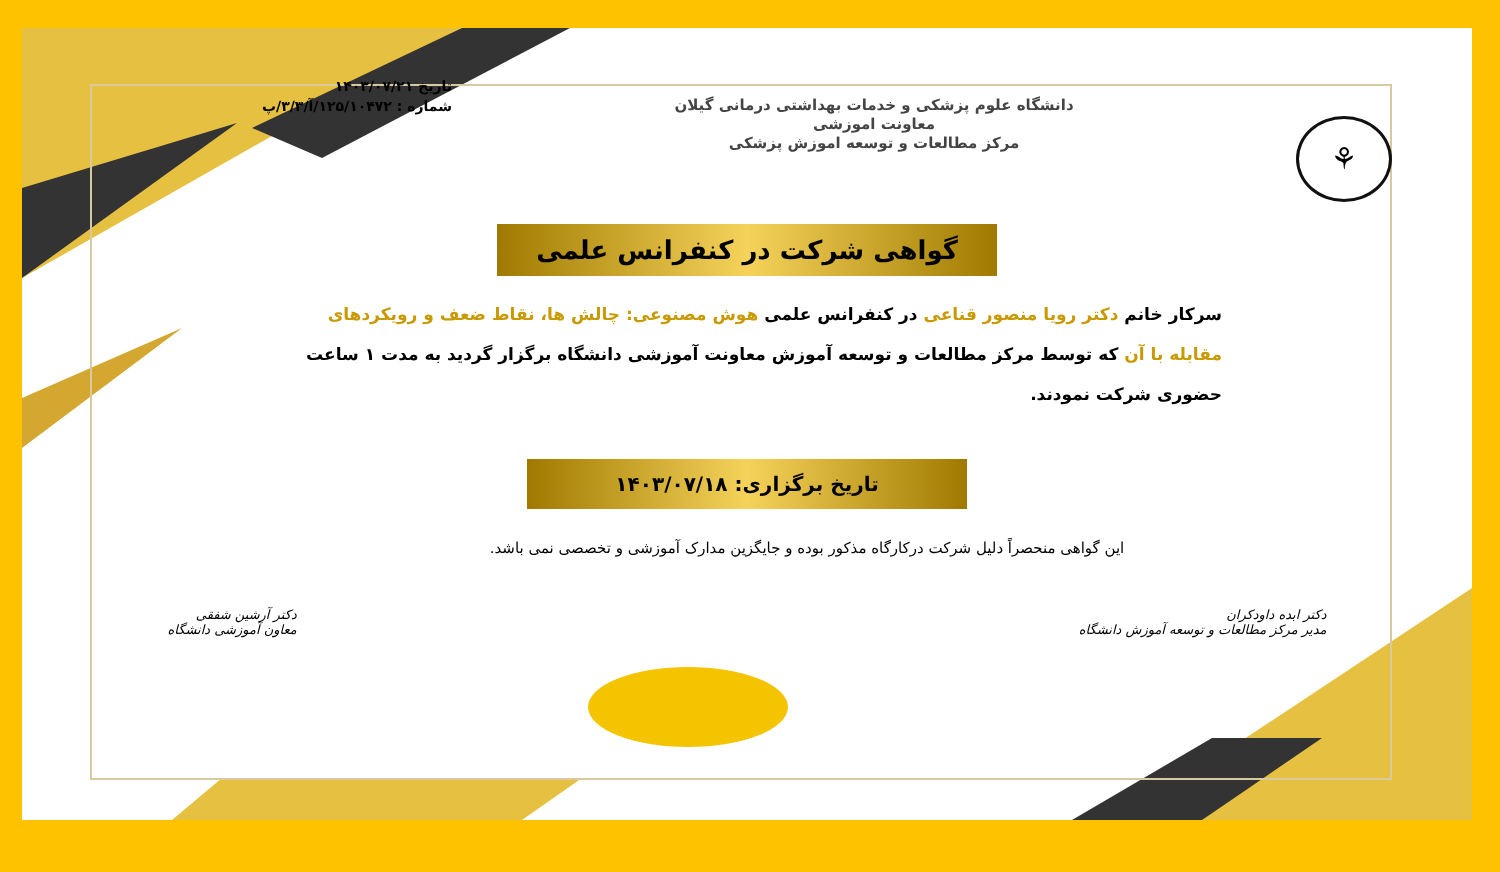⚘
دانشگاه علوم پزشکی و خدمات بهداشتی درمانی گیلان
معاونت اموزشی
مرکز مطالعات و توسعه اموزش پزشکی
تاریخ ۱۴۰۳/۰۷/۲۱
شماره : ۱۲۵/۱۰۴۷۲/آ/۳/۳/پ
گواهی شرکت در کنفرانس علمی
سرکار خانم دکتر رویا منصور قناعی در کنفرانس علمی هوش مصنوعی: چالش ها، نقاط ضعف و رویکردهای مقابله با آن که توسط مرکز مطالعات و توسعه آموزش معاونت آموزشی دانشگاه برگزار گردید به مدت ۱ ساعت حضوری شرکت نمودند.
تاریخ برگزاری: ۱۴۰۳/۰۷/۱۸
این گواهی منحصراً دلیل شرکت درکارگاه مذکور بوده و جایگزین مدارک آموزشی و تخصصی نمی باشد.
دکتر ابده داودکران
مدیر مرکز مطالعات و توسعه آموزش دانشگاه
دکتر آرشین شفقی
معاون آموزشی دانشگاه